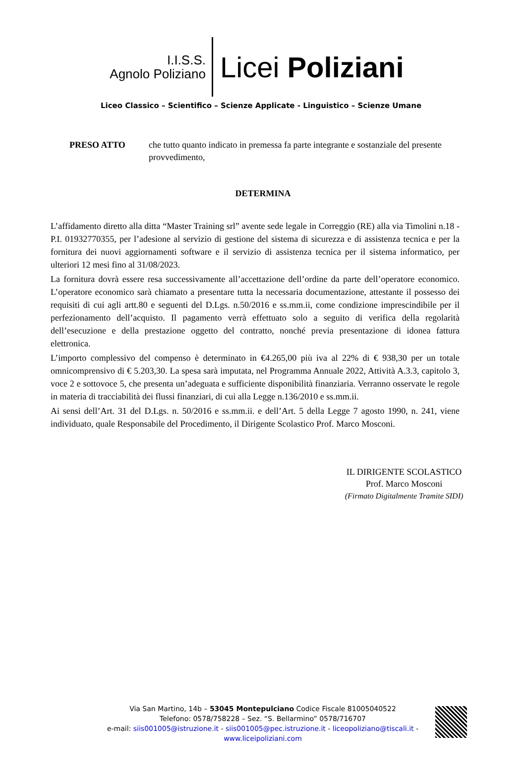I.I.S.S.
Agnolo Poliziano
Licei Poliziani
Liceo Classico – Scientifico – Scienze Applicate - Linguistico – Scienze Umane
PRESO ATTO che tutto quanto indicato in premessa fa parte integrante e sostanziale del presente provvedimento,
DETERMINA
L’affidamento diretto alla ditta “Master Training srl” avente sede legale in Correggio (RE) alla via Timolini n.18 - P.I. 01932770355, per l’adesione al servizio di gestione del sistema di sicurezza e di assistenza tecnica e per la fornitura dei nuovi aggiornamenti software e il servizio di assistenza tecnica per il sistema informatico, per ulteriori 12 mesi fino al 31/08/2023.
La fornitura dovrà essere resa successivamente all’accettazione dell’ordine da parte dell’operatore economico. L’operatore economico sarà chiamato a presentare tutta la necessaria documentazione, attestante il possesso dei requisiti di cui agli artt.80 e seguenti del D.Lgs. n.50/2016 e ss.mm.ii, come condizione imprescindibile per il perfezionamento dell’acquisto. Il pagamento verrà effettuato solo a seguito di verifica della regolarità dell’esecuzione e della prestazione oggetto del contratto, nonché previa presentazione di idonea fattura elettronica.
L’importo complessivo del compenso è determinato in €4.265,00 più iva al 22% di € 938,30 per un totale omnicomprensivo di € 5.203,30. La spesa sarà imputata, nel Programma Annuale 2022, Attività A.3.3, capitolo 3, voce 2 e sottovoce 5, che presenta un’adeguata e sufficiente disponibilità finanziaria. Verranno osservate le regole in materia di tracciabilità dei flussi finanziari, di cui alla Legge n.136/2010 e ss.mm.ii.
Ai sensi dell’Art. 31 del D.Lgs. n. 50/2016 e ss.mm.ii. e dell’Art. 5 della Legge 7 agosto 1990, n. 241, viene individuato, quale Responsabile del Procedimento, il Dirigente Scolastico Prof. Marco Mosconi.
IL DIRIGENTE SCOLASTICO
Prof. Marco Mosconi
(Firmato Digitalmente Tramite SIDI)
Via San Martino, 14b – 53045 Montepulciano Codice Fiscale 81005040522
Telefono: 0578/758228 – Sez. “S. Bellarmino” 0578/716707
e-mail: siis001005@istruzione.it - siis001005@pec.istruzione.it - liceopoliziano@tiscali.it -
www.liceipoliziani.com